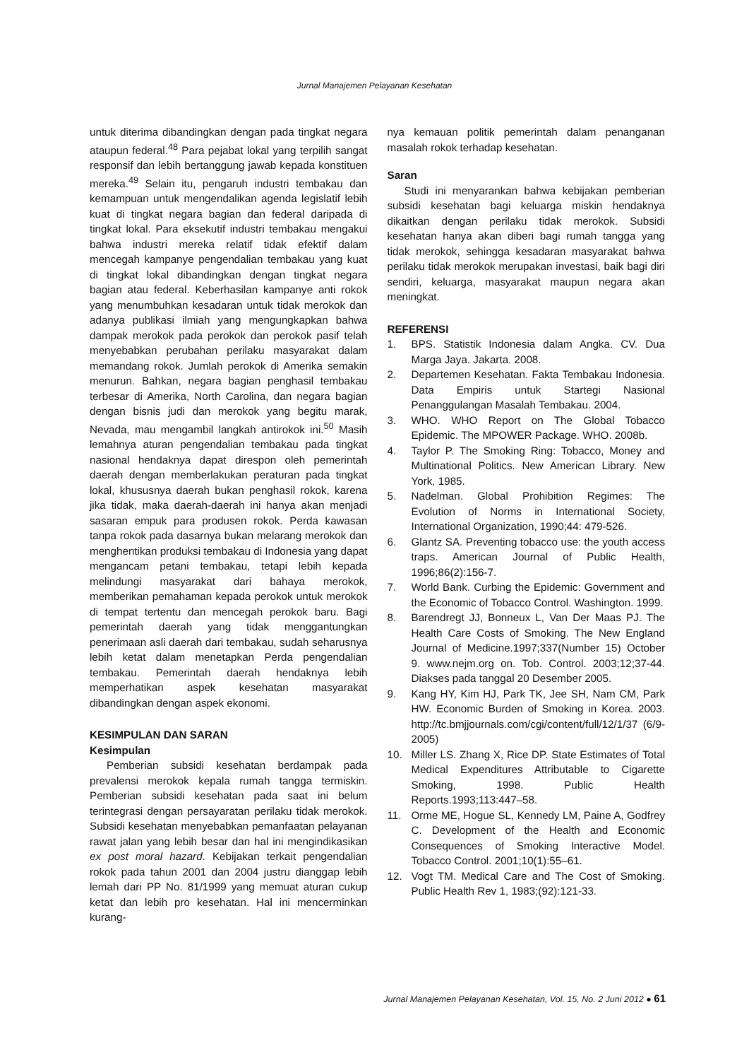Jurnal Manajemen Pelayanan Kesehatan
untuk diterima dibandingkan dengan pada tingkat negara ataupun federal.<sup>48</sup> Para pejabat lokal yang terpilih sangat responsif dan lebih bertanggung jawab kepada konstituen mereka.<sup>49</sup> Selain itu, pengaruh industri tembakau dan kemampuan untuk mengendalikan agenda legislatif lebih kuat di tingkat negara bagian dan federal daripada di tingkat lokal. Para eksekutif industri tembakau mengakui bahwa industri mereka relatif tidak efektif dalam mencegah kampanye pengendalian tembakau yang kuat di tingkat lokal dibandingkan dengan tingkat negara bagian atau federal. Keberhasilan kampanye anti rokok yang menumbuhkan kesadaran untuk tidak merokok dan adanya publikasi ilmiah yang mengungkapkan bahwa dampak merokok pada perokok dan perokok pasif telah menyebabkan perubahan perilaku masyarakat dalam memandang rokok. Jumlah perokok di Amerika semakin menurun. Bahkan, negara bagian penghasil tembakau terbesar di Amerika, North Carolina, dan negara bagian dengan bisnis judi dan merokok yang begitu marak, Nevada, mau mengambil langkah antirokok ini.<sup>50</sup> Masih lemahnya aturan pengendalian tembakau pada tingkat nasional hendaknya dapat direspon oleh pemerintah daerah dengan memberlakukan peraturan pada tingkat lokal, khususnya daerah bukan penghasil rokok, karena jika tidak, maka daerah-daerah ini hanya akan menjadi sasaran empuk para produsen rokok. Perda kawasan tanpa rokok pada dasarnya bukan melarang merokok dan menghentikan produksi tembakau di Indonesia yang dapat mengancam petani tembakau, tetapi lebih kepada melindungi masyarakat dari bahaya merokok, memberikan pemahaman kepada perokok untuk merokok di tempat tertentu dan mencegah perokok baru. Bagi pemerintah daerah yang tidak menggantungkan penerimaan asli daerah dari tembakau, sudah seharusnya lebih ketat dalam menetapkan Perda pengendalian tembakau. Pemerintah daerah hendaknya lebih memperhatikan aspek kesehatan masyarakat dibandingkan dengan aspek ekonomi.
KESIMPULAN DAN SARAN
Kesimpulan
Pemberian subsidi kesehatan berdampak pada prevalensi merokok kepala rumah tangga termiskin. Pemberian subsidi kesehatan pada saat ini belum terintegrasi dengan persayaratan perilaku tidak merokok. Subsidi kesehatan menyebabkan pemanfaatan pelayanan rawat jalan yang lebih besar dan hal ini mengindikasikan ex post moral hazard. Kebijakan terkait pengendalian rokok pada tahun 2001 dan 2004 justru dianggap lebih lemah dari PP No. 81/1999 yang memuat aturan cukup ketat dan lebih pro kesehatan. Hal ini mencerminkan kurang-
nya kemauan politik pemerintah dalam penanganan masalah rokok terhadap kesehatan.
Saran
Studi ini menyarankan bahwa kebijakan pemberian subsidi kesehatan bagi keluarga miskin hendaknya dikaitkan dengan perilaku tidak merokok. Subsidi kesehatan hanya akan diberi bagi rumah tangga yang tidak merokok, sehingga kesadaran masyarakat bahwa perilaku tidak merokok merupakan investasi, baik bagi diri sendiri, keluarga, masyarakat maupun negara akan meningkat.
REFERENSI
1. BPS. Statistik Indonesia dalam Angka. CV. Dua Marga Jaya. Jakarta. 2008.
2. Departemen Kesehatan. Fakta Tembakau Indonesia. Data Empiris untuk Startegi Nasional Penanggulangan Masalah Tembakau. 2004.
3. WHO. WHO Report on The Global Tobacco Epidemic. The MPOWER Package. WHO. 2008b.
4. Taylor P. The Smoking Ring: Tobacco, Money and Multinational Politics. New American Library. New York, 1985.
5. Nadelman. Global Prohibition Regimes: The Evolution of Norms in International Society, International Organization, 1990;44: 479-526.
6. Glantz SA. Preventing tobacco use: the youth access traps. American Journal of Public Health, 1996;86(2):156-7.
7. World Bank. Curbing the Epidemic: Government and the Economic of Tobacco Control. Washington. 1999.
8. Barendregt JJ, Bonneux L, Van Der Maas PJ. The Health Care Costs of Smoking. The New England Journal of Medicine.1997;337(Number 15) October 9. www.nejm.org on. Tob. Control. 2003;12;37-44. Diakses pada tanggal 20 Desember 2005.
9. Kang HY, Kim HJ, Park TK, Jee SH, Nam CM, Park HW. Economic Burden of Smoking in Korea. 2003. http://tc.bmjjournals.com/cgi/content/full/12/1/37 (6/9- 2005)
10. Miller LS. Zhang X, Rice DP. State Estimates of Total Medical Expenditures Attributable to Cigarette Smoking, 1998. Public Health Reports.1993;113:447–58.
11. Orme ME, Hogue SL, Kennedy LM, Paine A, Godfrey C. Development of the Health and Economic Consequences of Smoking Interactive Model. Tobacco Control. 2001;10(1):55–61.
12. Vogt TM. Medical Care and The Cost of Smoking. Public Health Rev 1, 1983;(92):121-33.
Jurnal Manajemen Pelayanan Kesehatan, Vol. 15, No. 2 Juni 2012 ● 61